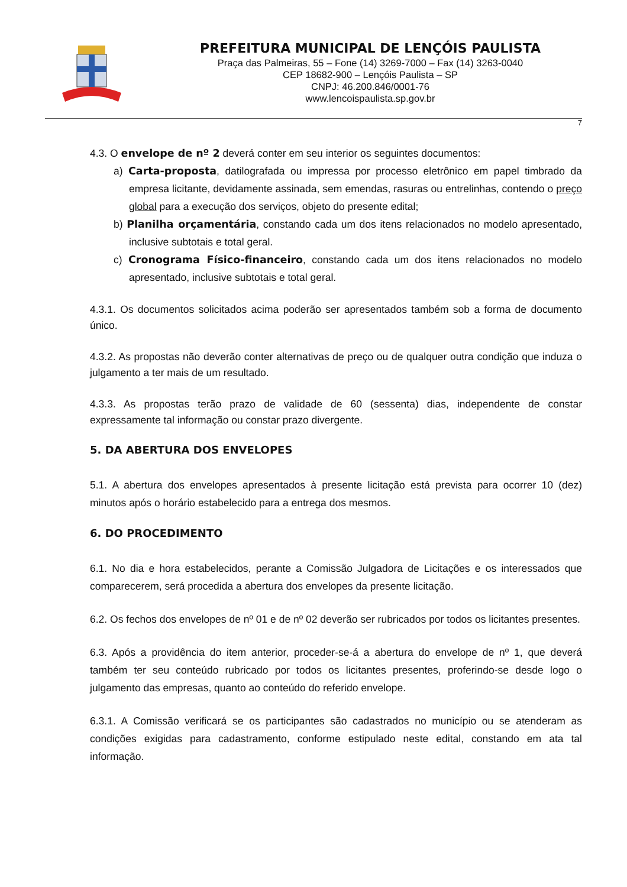PREFEITURA MUNICIPAL DE LENÇÓIS PAULISTA
Praça das Palmeiras, 55 – Fone (14) 3269-7000 – Fax (14) 3263-0040
CEP 18682-900 – Lençóis Paulista – SP
CNPJ: 46.200.846/0001-76
www.lencoispaulista.sp.gov.br
7
4.3. O envelope de nº 2 deverá conter em seu interior os seguintes documentos:
a) Carta-proposta, datilografada ou impressa por processo eletrônico em papel timbrado da empresa licitante, devidamente assinada, sem emendas, rasuras ou entrelinhas, contendo o preço global para a execução dos serviços, objeto do presente edital;
b) Planilha orçamentária, constando cada um dos itens relacionados no modelo apresentado, inclusive subtotais e total geral.
c) Cronograma Físico-financeiro, constando cada um dos itens relacionados no modelo apresentado, inclusive subtotais e total geral.
4.3.1. Os documentos solicitados acima poderão ser apresentados também sob a forma de documento único.
4.3.2. As propostas não deverão conter alternativas de preço ou de qualquer outra condição que induza o julgamento a ter mais de um resultado.
4.3.3. As propostas terão prazo de validade de 60 (sessenta) dias, independente de constar expressamente tal informação ou constar prazo divergente.
5. DA ABERTURA DOS ENVELOPES
5.1. A abertura dos envelopes apresentados à presente licitação está prevista para ocorrer 10 (dez) minutos após o horário estabelecido para a entrega dos mesmos.
6. DO PROCEDIMENTO
6.1. No dia e hora estabelecidos, perante a Comissão Julgadora de Licitações e os interessados que comparecerem, será procedida a abertura dos envelopes da presente licitação.
6.2. Os fechos dos envelopes de nº 01 e de nº 02 deverão ser rubricados por todos os licitantes presentes.
6.3. Após a providência do item anterior, proceder-se-á a abertura do envelope de nº 1, que deverá também ter seu conteúdo rubricado por todos os licitantes presentes, proferindo-se desde logo o julgamento das empresas, quanto ao conteúdo do referido envelope.
6.3.1. A Comissão verificará se os participantes são cadastrados no município ou se atenderam as condições exigidas para cadastramento, conforme estipulado neste edital, constando em ata tal informação.